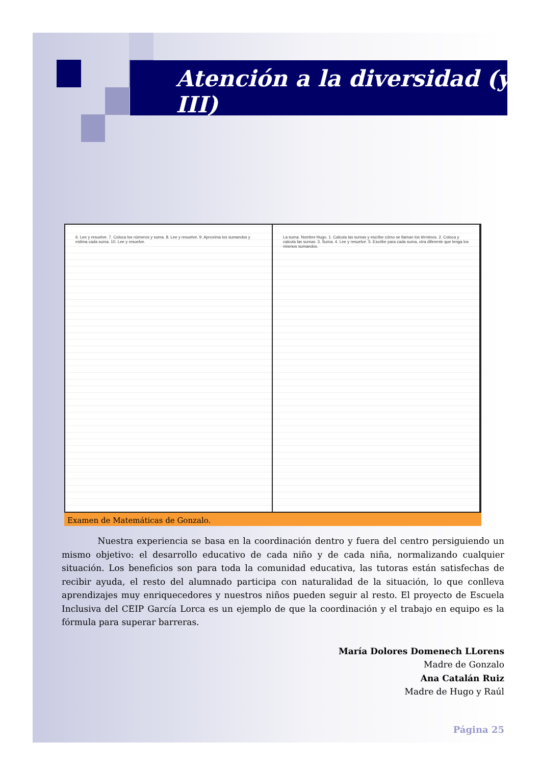Atención a la diversidad (y III)
6. Lee y resuelve. 7. Coloca los números y suma. 8. Lee y resuelve. 9. Aproxima los sumandos y estima cada suma. 10. Lee y resuelve.
La suma. Nombre Hugo. 1. Calcula las sumas y escribe cómo se llaman los términos. 2. Coloca y calcula las sumas. 3. Suma. 4. Lee y resuelve. 5. Escribe para cada suma, otra diferente que tenga los mismos sumandos.
Examen de Matemáticas de Gonzalo.
Nuestra experiencia se basa en la coordinación dentro y fuera del centro persiguiendo un mismo objetivo: el desarrollo educativo de cada niño y de cada niña, normalizando cualquier situación. Los beneficios son para toda la comunidad educativa, las tutoras están satisfechas de recibir ayuda, el resto del alumnado participa con naturalidad de la situación, lo que conlleva aprendizajes muy enriquecedores y nuestros niños pueden seguir al resto. El proyecto de Escuela Inclusiva del CEIP García Lorca es un ejemplo de que la coordinación y el trabajo en equipo es la fórmula para superar barreras.
María Dolores Domenech LLorens
Madre de Gonzalo
Ana Catalán Ruiz
Madre de Hugo y Raúl
Página 25